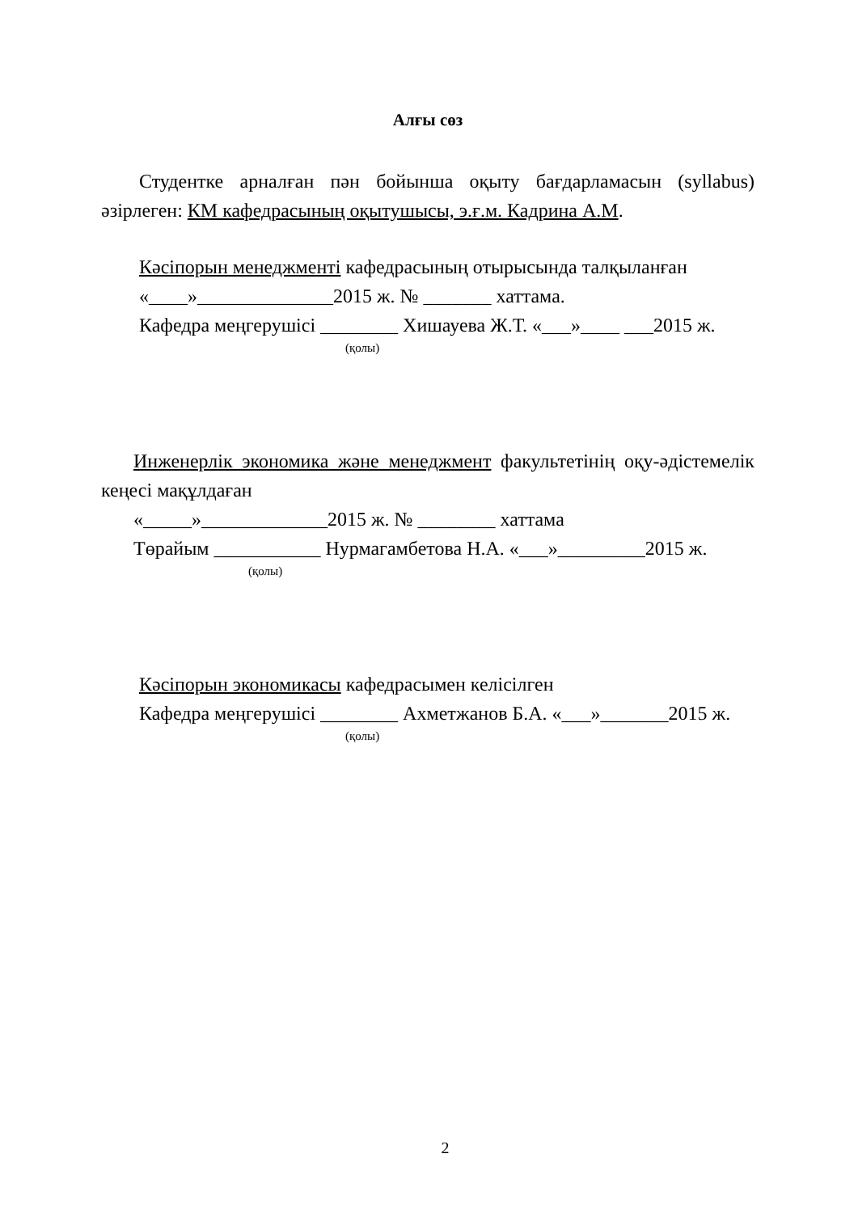Алғы сөз
Студентке арналған пән бойынша оқыту бағдарламасын (syllabus) әзірлеген: КМ кафедрасының оқытушысы, э.ғ.м. Кадрина А.М.
Кәсіпорын менеджменті кафедрасының отырысында талқыланған
«____»______________2015 ж. № _______ хаттама.
Кафедра меңгерушісі ________ Хишауева Ж.Т. «___»____ ___2015 ж.
(қолы)
Инженерлік экономика және менеджмент факультетінің оқу-әдістемелік кеңесі мақұлдаған
«_____»_____________2015 ж. № ________ хаттама
Төрайым ___________ Нурмагамбетова Н.А. «___»_________2015 ж.
(қолы)
Кәсіпорын экономикасы кафедрасымен келісілген
Кафедра меңгерушісі ________ Ахметжанов Б.А. «___»_______2015 ж.
(қолы)
2